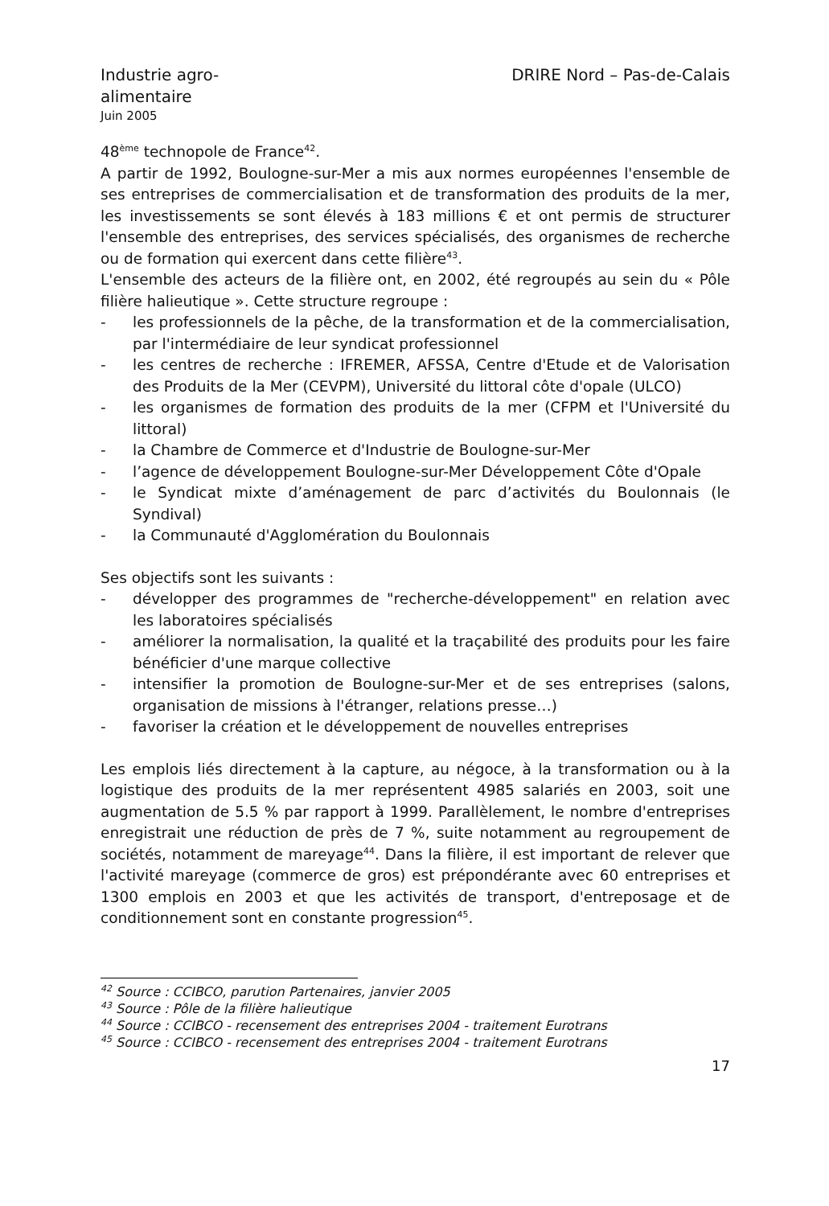Industrie agro-alimentaire
DRIRE Nord – Pas-de-Calais
Juin 2005
48<sup>ème</sup> technopole de France<sup>42</sup>.
A partir de 1992, Boulogne-sur-Mer a mis aux normes européennes l'ensemble de ses entreprises de commercialisation et de transformation des produits de la mer, les investissements se sont élevés à 183 millions € et ont permis de structurer l'ensemble des entreprises, des services spécialisés, des organismes de recherche ou de formation qui exercent dans cette filière<sup>43</sup>.
L'ensemble des acteurs de la filière ont, en 2002, été regroupés au sein du « Pôle filière halieutique ». Cette structure regroupe :
- les professionnels de la pêche, de la transformation et de la commercialisation, par l'intermédiaire de leur syndicat professionnel
- les centres de recherche : IFREMER, AFSSA, Centre d'Etude et de Valorisation des Produits de la Mer (CEVPM), Université du littoral côte d'opale (ULCO)
- les organismes de formation des produits de la mer (CFPM et l'Université du littoral)
- la Chambre de Commerce et d'Industrie de Boulogne-sur-Mer
- l’agence de développement Boulogne-sur-Mer Développement Côte d'Opale
- le Syndicat mixte d’aménagement de parc d’activités du Boulonnais (le Syndival)
- la Communauté d'Agglomération du Boulonnais
Ses objectifs sont les suivants :
- développer des programmes de "recherche-développement" en relation avec les laboratoires spécialisés
- améliorer la normalisation, la qualité et la traçabilité des produits pour les faire bénéficier d'une marque collective
- intensifier la promotion de Boulogne-sur-Mer et de ses entreprises (salons, organisation de missions à l'étranger, relations presse…)
- favoriser la création et le développement de nouvelles entreprises
Les emplois liés directement à la capture, au négoce, à la transformation ou à la logistique des produits de la mer représentent 4985 salariés en 2003, soit une augmentation de 5.5 % par rapport à 1999. Parallèlement, le nombre d'entreprises enregistrait une réduction de près de 7 %, suite notamment au regroupement de sociétés, notamment de mareyage<sup>44</sup>. Dans la filière, il est important de relever que l'activité mareyage (commerce de gros) est prépondérante avec 60 entreprises et 1300 emplois en 2003 et que les activités de transport, d'entreposage et de conditionnement sont en constante progression<sup>45</sup>.
<sup>42</sup> Source : CCIBCO, parution Partenaires, janvier 2005
<sup>43</sup> Source : Pôle de la filière halieutique
<sup>44</sup> Source : CCIBCO - recensement des entreprises 2004 - traitement Eurotrans
<sup>45</sup> Source : CCIBCO - recensement des entreprises 2004 - traitement Eurotrans
17